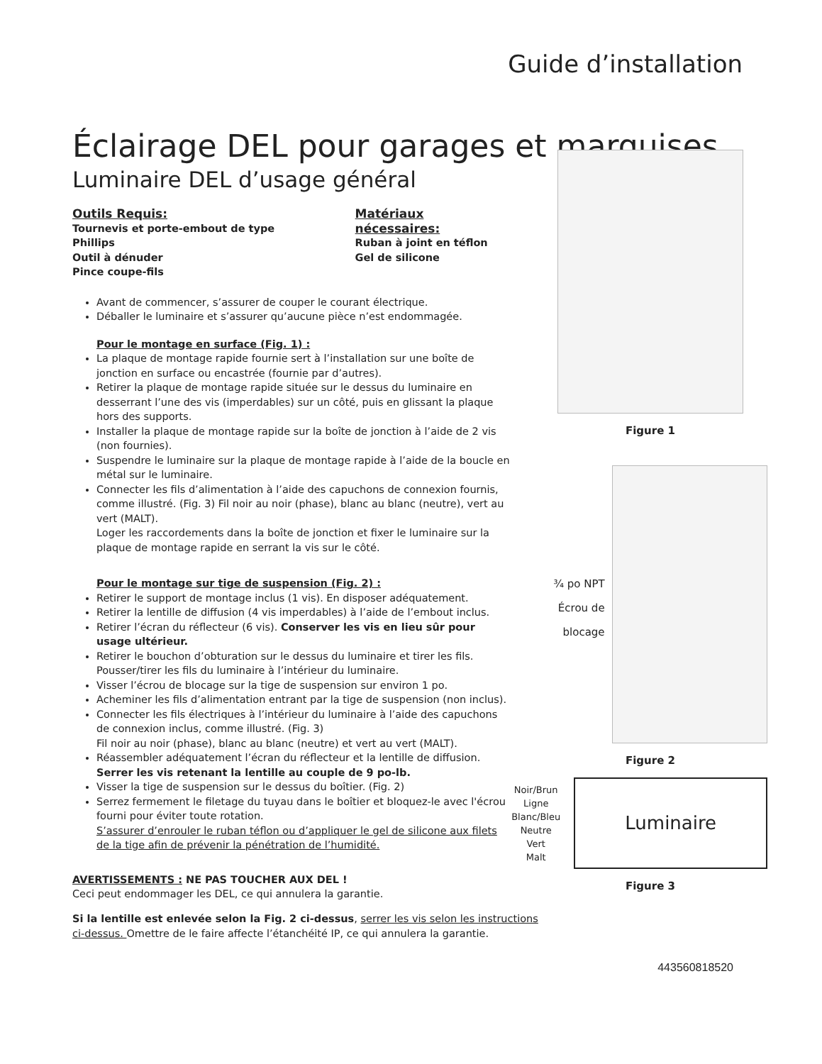Guide d’installation
Éclairage DEL pour garages et marquises
Luminaire DEL d’usage général
Outils Requis:
Tournevis et porte-embout de type Phillips
Outil à dénuder
Pince coupe-fils
Matériaux nécessaires:
Ruban à joint en téflon
Gel de silicone
Avant de commencer, s’assurer de couper le courant électrique.
Déballer le luminaire et s’assurer qu’aucune pièce n’est endommagée.
Pour le montage en surface (Fig. 1) :
La plaque de montage rapide fournie sert à l’installation sur une boîte de jonction en surface ou encastrée (fournie par d’autres).
Retirer la plaque de montage rapide située sur le dessus du luminaire en desserrant l’une des vis (imperdables) sur un côté, puis en glissant la plaque hors des supports.
Installer la plaque de montage rapide sur la boîte de jonction à l’aide de 2 vis (non fournies).
Suspendre le luminaire sur la plaque de montage rapide à l’aide de la boucle en métal sur le luminaire.
Connecter les fils d’alimentation à l’aide des capuchons de connexion fournis, comme illustré. (Fig. 3) Fil noir au noir (phase), blanc au blanc (neutre), vert au vert (MALT).
Loger les raccordements dans la boîte de jonction et fixer le luminaire sur la plaque de montage rapide en serrant la vis sur le côté.
Pour le montage sur tige de suspension (Fig. 2) :
Retirer le support de montage inclus (1 vis). En disposer adéquatement.
Retirer la lentille de diffusion (4 vis imperdables) à l’aide de l’embout inclus.
Retirer l’écran du réflecteur (6 vis). Conserver les vis en lieu sûr pour usage ultérieur.
Retirer le bouchon d’obturation sur le dessus du luminaire et tirer les fils. Pousser/tirer les fils du luminaire à l’intérieur du luminaire.
Visser l’écrou de blocage sur la tige de suspension sur environ 1 po.
Acheminer les fils d’alimentation entrant par la tige de suspension (non inclus).
Connecter les fils électriques à l’intérieur du luminaire à l’aide des capuchons de connexion inclus, comme illustré. (Fig. 3)
Fil noir au noir (phase), blanc au blanc (neutre) et vert au vert (MALT).
Réassembler adéquatement l’écran du réflecteur et la lentille de diffusion.
Serrer les vis retenant la lentille au couple de 9 po-lb.
Visser la tige de suspension sur le dessus du boîtier. (Fig. 2)
Serrez fermement le filetage du tuyau dans le boîtier et bloquez-le avec l'écrou fourni pour éviter toute rotation.
S’assurer d’enrouler le ruban téflon ou d’appliquer le gel de silicone aux filets de la tige afin de prévenir la pénétration de l’humidité.
AVERTISSEMENTS : NE PAS TOUCHER AUX DEL !
Ceci peut endommager les DEL, ce qui annulera la garantie.
Si la lentille est enlevée selon la Fig. 2 ci-dessus, serrer les vis selon les instructions ci-dessus. Omettre de le faire affecte l’étanchéité IP, ce qui annulera la garantie.
Figure 1
¾ po NPT
Écrou de blocage
Figure 2
Noir/Brun
Ligne
Blanc/Bleu
Neutre
Vert
Malt
Luminaire
Figure 3
443560818520